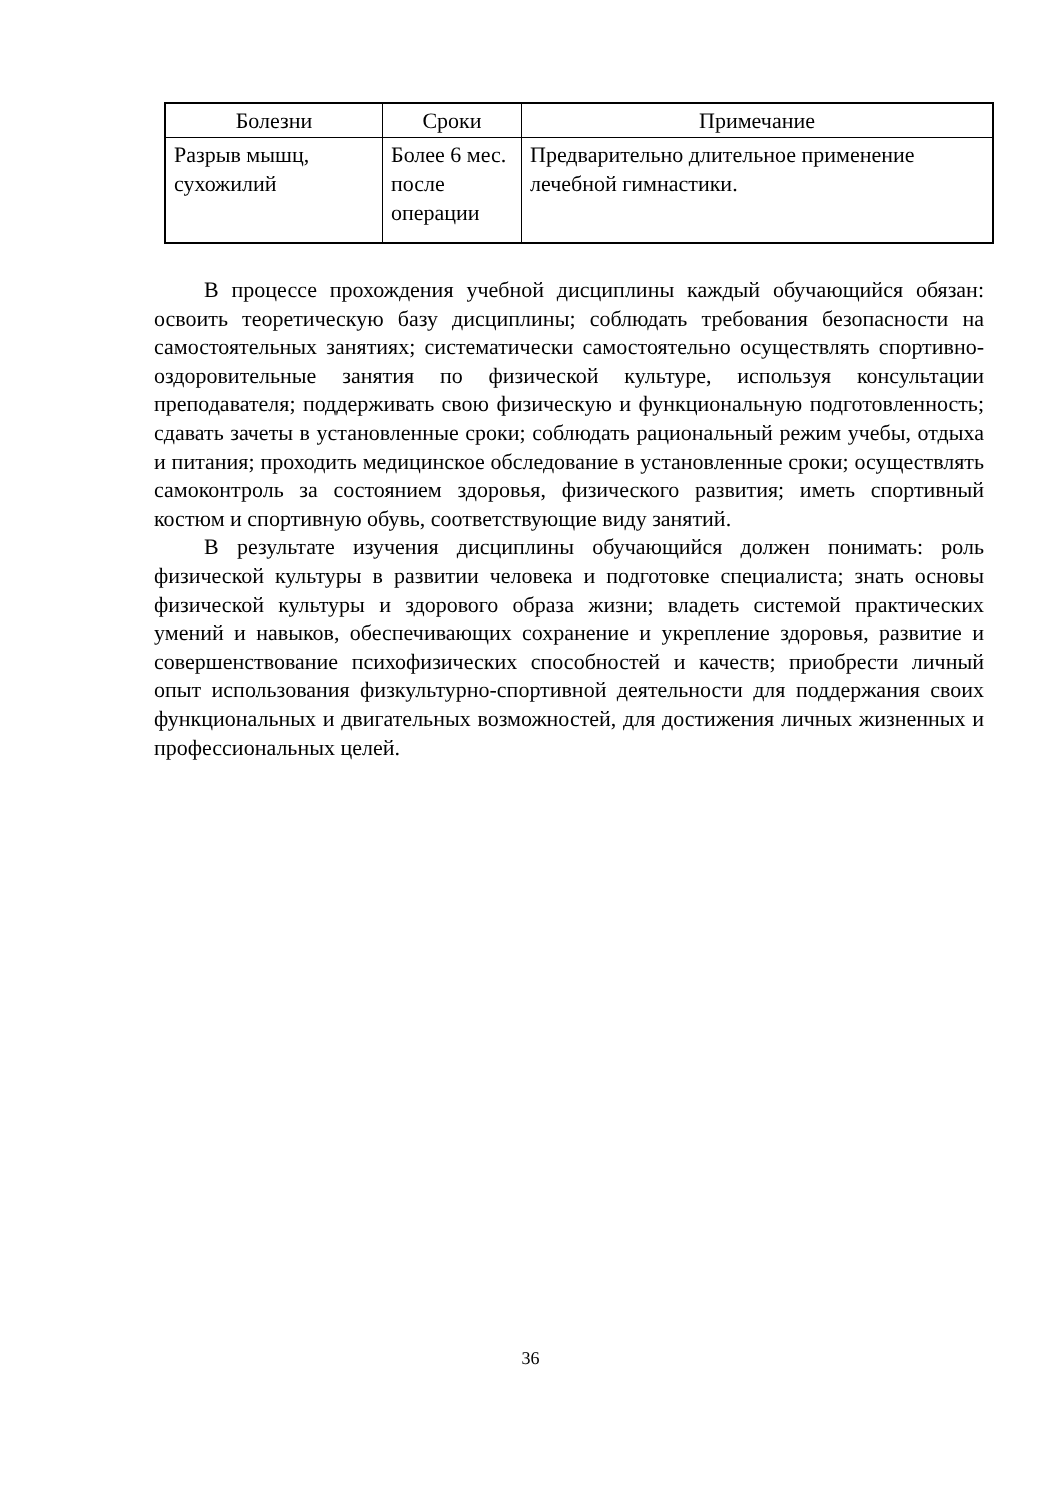| Болезни | Сроки | Примечание |
| --- | --- | --- |
| Разрыв мышц, сухожилий | Более 6 мес. после операции | Предварительно длительное применение лечебной гимнастики. |
В процессе прохождения учебной дисциплины каждый обучающийся обязан: освоить теоретическую базу дисциплины; соблюдать требования безопасности на самостоятельных занятиях; систематически самостоятельно осуществлять спортивно-оздоровительные занятия по физической культуре, используя консультации преподавателя; поддерживать свою физическую и функциональную подготовленность; сдавать зачеты в установленные сроки; соблюдать рациональный режим учебы, отдыха и питания; проходить медицинское обследование в установленные сроки; осуществлять самоконтроль за состоянием здоровья, физического развития; иметь спортивный костюм и спортивную обувь, соответствующие виду занятий.
В результате изучения дисциплины обучающийся должен понимать: роль физической культуры в развитии человека и подготовке специалиста; знать основы физической культуры и здорового образа жизни; владеть системой практических умений и навыков, обеспечивающих сохранение и укрепление здоровья, развитие и совершенствование психофизических способностей и качеств; приобрести личный опыт использования физкультурно-спортивной деятельности для поддержания своих функциональных и двигательных возможностей, для достижения личных жизненных и профессиональных целей.
36